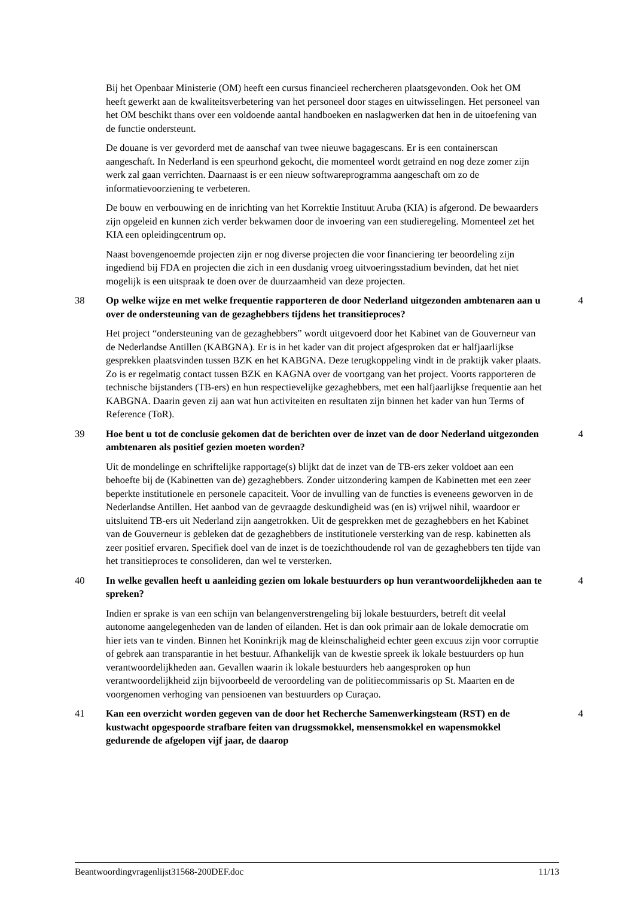Bij het Openbaar Ministerie (OM) heeft een cursus financieel rechercheren plaatsgevonden. Ook het OM heeft gewerkt aan de kwaliteitsverbetering van het personeel door stages en uitwisselingen. Het personeel van het OM beschikt thans over een voldoende aantal handboeken en naslagwerken dat hen in de uitoefening van de functie ondersteunt.
De douane is ver gevorderd met de aanschaf van twee nieuwe bagagescans. Er is een containerscan aangeschaft. In Nederland is een speurhond gekocht, die momenteel wordt getraind en nog deze zomer zijn werk zal gaan verrichten. Daarnaast is er een nieuw softwareprogramma aangeschaft om zo de informatievoorziening te verbeteren.
De bouw en verbouwing en de inrichting van het Korrektie Instituut Aruba (KIA) is afgerond. De bewaarders zijn opgeleid en kunnen zich verder bekwamen door de invoering van een studieregeling. Momenteel zet het KIA een opleidingcentrum op.
Naast bovengenoemde projecten zijn er nog diverse projecten die voor financiering ter beoordeling zijn ingediend bij FDA en projecten die zich in een dusdanig vroeg uitvoeringsstadium bevinden, dat het niet mogelijk is een uitspraak te doen over de duurzaamheid van deze projecten.
38 Op welke wijze en met welke frequentie rapporteren de door Nederland uitgezonden ambtenaren aan u over de ondersteuning van de gezaghebbers tijdens het transitieproces?
4
Het project “ondersteuning van de gezaghebbers” wordt uitgevoerd door het Kabinet van de Gouverneur van de Nederlandse Antillen (KABGNA). Er is in het kader van dit project afgesproken dat er halfjaarlijkse gesprekken plaatsvinden tussen BZK en het KABGNA. Deze terugkoppeling vindt in de praktijk vaker plaats. Zo is er regelmatig contact tussen BZK en KAGNA over de voortgang van het project. Voorts rapporteren de technische bijstanders (TB-ers) en hun respectievelijke gezaghebbers, met een halfjaarlijkse frequentie aan het KABGNA. Daarin geven zij aan wat hun activiteiten en resultaten zijn binnen het kader van hun Terms of Reference (ToR).
39 Hoe bent u tot de conclusie gekomen dat de berichten over de inzet van de door Nederland uitgezonden ambtenaren als positief gezien moeten worden?
4
Uit de mondelinge en schriftelijke rapportage(s) blijkt dat de inzet van de TB-ers zeker voldoet aan een behoefte bij de (Kabinetten van de) gezaghebbers. Zonder uitzondering kampen de Kabinetten met een zeer beperkte institutionele en personele capaciteit. Voor de invulling van de functies is eveneens geworven in de Nederlandse Antillen. Het aanbod van de gevraagde deskundigheid was (en is) vrijwel nihil, waardoor er uitsluitend TB-ers uit Nederland zijn aangetrokken. Uit de gesprekken met de gezaghebbers en het Kabinet van de Gouverneur is gebleken dat de gezaghebbers de institutionele versterking van de resp. kabinetten als zeer positief ervaren. Specifiek doel van de inzet is de toezichthoudende rol van de gezaghebbers ten tijde van het transitieproces te consolideren, dan wel te versterken.
40 In welke gevallen heeft u aanleiding gezien om lokale bestuurders op hun verantwoordelijkheden aan te spreken?
4
Indien er sprake is van een schijn van belangenverstrengeling bij lokale bestuurders, betreft dit veelal autonome aangelegenheden van de landen of eilanden. Het is dan ook primair aan de lokale democratie om hier iets van te vinden. Binnen het Koninkrijk mag de kleinschaligheid echter geen excuus zijn voor corruptie of gebrek aan transparantie in het bestuur. Afhankelijk van de kwestie spreek ik lokale bestuurders op hun verantwoordelijkheden aan. Gevallen waarin ik lokale bestuurders heb aangesproken op hun verantwoordelijkheid zijn bijvoorbeeld de veroordeling van de politiecommissaris op St. Maarten en de voorgenomen verhoging van pensioenen van bestuurders op Curaçao.
41 Kan een overzicht worden gegeven van de door het Recherche Samenwerkingsteam (RST) en de kustwacht opgespoorde strafbare feiten van drugssmokkel, mensensmokkel en wapensmokkel gedurende de afgelopen vijf jaar, de daarop
4
Beantwoordingvragenlijst31568-200DEF.doc 11/13